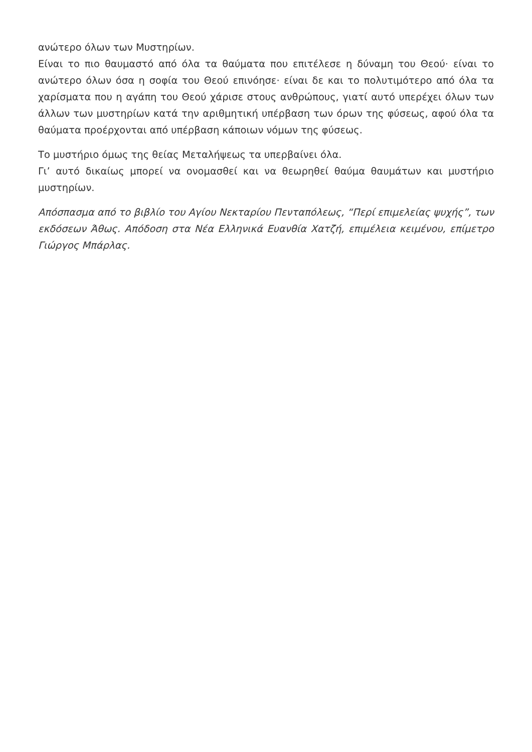ανώτερο όλων των Μυστηρίων.
Είναι το πιο θαυμαστό από όλα τα θαύματα που επιτέλεσε η δύναμη του Θεού· είναι το ανώτερο όλων όσα η σοφία του Θεού επινόησε· είναι δε και το πολυτιμότερο από όλα τα χαρίσματα που η αγάπη του Θεού χάρισε στους ανθρώπους, γιατί αυτό υπερέχει όλων των άλλων των μυστηρίων κατά την αριθμητική υπέρβαση των όρων της φύσεως, αφού όλα τα θαύματα προέρχονται από υπέρβαση κάποιων νόμων της φύσεως.
Το μυστήριο όμως της θείας Μεταλήψεως τα υπερβαίνει όλα.
Γι’ αυτό δικαίως μπορεί να ονομασθεί και να θεωρηθεί θαύμα θαυμάτων και μυστήριο μυστηρίων.
Απόσπασμα από το βιβλίο του Αγίου Νεκταρίου Πενταπόλεως, “Περί επιμελείας ψυχής”, των εκδόσεων Άθως. Απόδοση στα Νέα Ελληνικά Ευανθία Χατζή, επιμέλεια κειμένου, επίμετρο Γιώργος Μπάρλας.